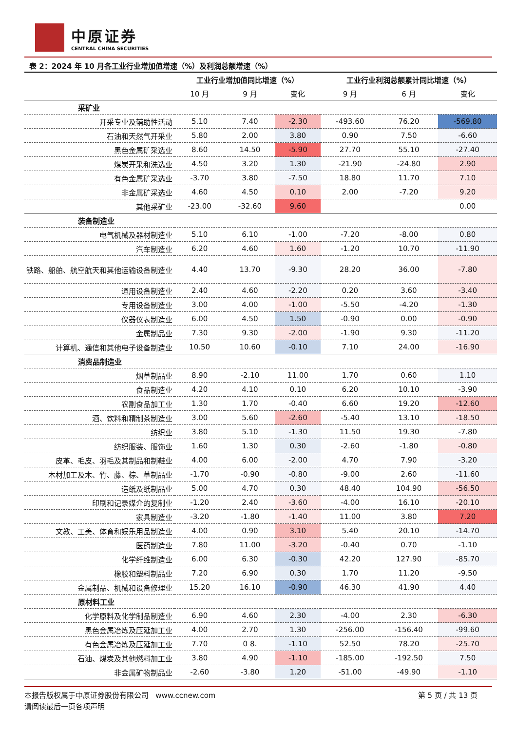中原证券
CENTRAL CHINA SECURITIES
表 2：2024 年 10 月各工业行业增加值增速（%）及利润总额增速（%）
| | 工业行业增加值同比增速（%） | | | 工业行业利润总额累计同比增速（%） | | |
| --- | --- | --- | --- | --- | --- | --- |
| | 10 月 | 9 月 | 变化 | 9 月 | 6 月 | 变化 |
| 采矿业 | | | | | | |
| 开采专业及辅助性活动 | 5.10 | 7.40 | -2.30 | -493.60 | 76.20 | -569.80 |
| 石油和天然气开采业 | 5.80 | 2.00 | 3.80 | 0.90 | 7.50 | -6.60 |
| 黑色金属矿采选业 | 8.60 | 14.50 | -5.90 | 27.70 | 55.10 | -27.40 |
| 煤炭开采和洗选业 | 4.50 | 3.20 | 1.30 | -21.90 | -24.80 | 2.90 |
| 有色金属矿采选业 | -3.70 | 3.80 | -7.50 | 18.80 | 11.70 | 7.10 |
| 非金属矿采选业 | 4.60 | 4.50 | 0.10 | 2.00 | -7.20 | 9.20 |
| 其他采矿业 | -23.00 | -32.60 | 9.60 | | | 0.00 |
| 装备制造业 | | | | | | |
| 电气机械及器材制造业 | 5.10 | 6.10 | -1.00 | -7.20 | -8.00 | 0.80 |
| 汽车制造业 | 6.20 | 4.60 | 1.60 | -1.20 | 10.70 | -11.90 |
| 铁路、船舶、航空航天和其他运输设备制造业 | 4.40 | 13.70 | -9.30 | 28.20 | 36.00 | -7.80 |
| 通用设备制造业 | 2.40 | 4.60 | -2.20 | 0.20 | 3.60 | -3.40 |
| 专用设备制造业 | 3.00 | 4.00 | -1.00 | -5.50 | -4.20 | -1.30 |
| 仪器仪表制造业 | 6.00 | 4.50 | 1.50 | -0.90 | 0.00 | -0.90 |
| 金属制品业 | 7.30 | 9.30 | -2.00 | -1.90 | 9.30 | -11.20 |
| 计算机、通信和其他电子设备制造业 | 10.50 | 10.60 | -0.10 | 7.10 | 24.00 | -16.90 |
| 消费品制造业 | | | | | | |
| 烟草制品业 | 8.90 | -2.10 | 11.00 | 1.70 | 0.60 | 1.10 |
| 食品制造业 | 4.20 | 4.10 | 0.10 | 6.20 | 10.10 | -3.90 |
| 农副食品加工业 | 1.30 | 1.70 | -0.40 | 6.60 | 19.20 | -12.60 |
| 酒、饮料和精制茶制造业 | 3.00 | 5.60 | -2.60 | -5.40 | 13.10 | -18.50 |
| 纺织业 | 3.80 | 5.10 | -1.30 | 11.50 | 19.30 | -7.80 |
| 纺织服装、服饰业 | 1.60 | 1.30 | 0.30 | -2.60 | -1.80 | -0.80 |
| 皮革、毛皮、羽毛及其制品和制鞋业 | 4.00 | 6.00 | -2.00 | 4.70 | 7.90 | -3.20 |
| 木材加工及木、竹、藤、棕、草制品业 | -1.70 | -0.90 | -0.80 | -9.00 | 2.60 | -11.60 |
| 造纸及纸制品业 | 5.00 | 4.70 | 0.30 | 48.40 | 104.90 | -56.50 |
| 印刷和记录媒介的复制业 | -1.20 | 2.40 | -3.60 | -4.00 | 16.10 | -20.10 |
| 家具制造业 | -3.20 | -1.80 | -1.40 | 11.00 | 3.80 | 7.20 |
| 文教、工美、体育和娱乐用品制造业 | 4.00 | 0.90 | 3.10 | 5.40 | 20.10 | -14.70 |
| 医药制造业 | 7.80 | 11.00 | -3.20 | -0.40 | 0.70 | -1.10 |
| 化学纤维制造业 | 6.00 | 6.30 | -0.30 | 42.20 | 127.90 | -85.70 |
| 橡胶和塑料制品业 | 7.20 | 6.90 | 0.30 | 1.70 | 11.20 | -9.50 |
| 金属制品、机械和设备修理业 | 15.20 | 16.10 | -0.90 | 46.30 | 41.90 | 4.40 |
| 原材料工业 | | | | | | |
| 化学原料及化学制品制造业 | 6.90 | 4.60 | 2.30 | -4.00 | 2.30 | -6.30 |
| 黑色金属冶炼及压延加工业 | 4.00 | 2.70 | 1.30 | -256.00 | -156.40 | -99.60 |
| 有色金属冶炼及压延加工业 | 7.70 | 0 8. | -1.10 | 52.50 | 78.20 | -25.70 |
| 石油、煤炭及其他燃料加工业 | 3.80 | 4.90 | -1.10 | -185.00 | -192.50 | 7.50 |
| 非金属矿物制品业 | -2.60 | -3.80 | 1.20 | -51.00 | -49.90 | -1.10 |
本报告版权属于中原证券股份有限公司 www.ccnew.com
请阅读最后一页各项声明
第 5 页 / 共 13 页